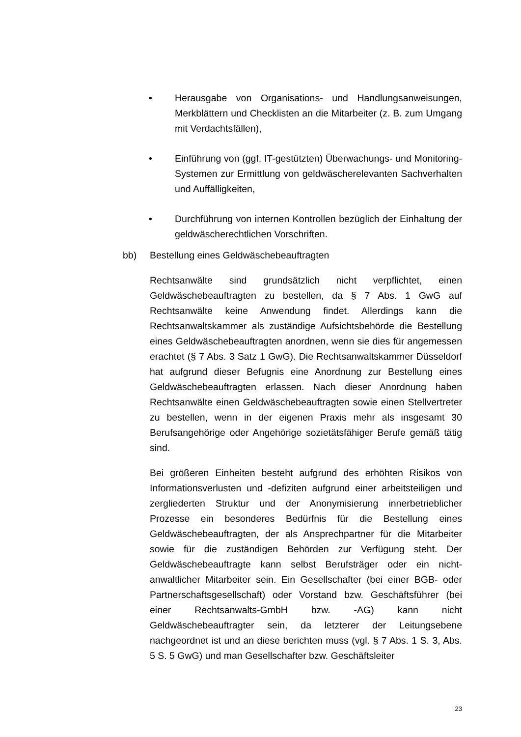• Herausgabe von Organisations- und Handlungsanweisungen, Merkblättern und Checklisten an die Mitarbeiter (z. B. zum Umgang mit Verdachtsfällen),
• Einführung von (ggf. IT-gestützten) Überwachungs- und Monitoring-Systemen zur Ermittlung von geldwäscherelevanten Sachverhalten und Auffälligkeiten,
• Durchführung von internen Kontrollen bezüglich der Einhaltung der geldwäscherechtlichen Vorschriften.
bb) Bestellung eines Geldwäschebeauftragten
Rechtsanwälte sind grundsätzlich nicht verpflichtet, einen Geldwäschebeauftragten zu bestellen, da § 7 Abs. 1 GwG auf Rechtsanwälte keine Anwendung findet. Allerdings kann die Rechtsanwaltskammer als zuständige Aufsichtsbehörde die Bestellung eines Geldwäschebeauftragten anordnen, wenn sie dies für angemessen erachtet (§ 7 Abs. 3 Satz 1 GwG). Die Rechtsanwaltskammer Düsseldorf hat aufgrund dieser Befugnis eine Anordnung zur Bestellung eines Geldwäschebeauftragten erlassen. Nach dieser Anordnung haben Rechtsanwälte einen Geldwäschebeauftragten sowie einen Stellvertreter zu bestellen, wenn in der eigenen Praxis mehr als insgesamt 30 Berufsangehörige oder Angehörige sozietätsfähiger Berufe gemäß tätig sind.
Bei größeren Einheiten besteht aufgrund des erhöhten Risikos von Informationsverlusten und -defiziten aufgrund einer arbeitsteiligen und zergliederten Struktur und der Anonymisierung innerbetrieblicher Prozesse ein besonderes Bedürfnis für die Bestellung eines Geldwäschebeauftragten, der als Ansprechpartner für die Mitarbeiter sowie für die zuständigen Behörden zur Verfügung steht. Der Geldwäschebeauftragte kann selbst Berufsträger oder ein nicht-anwaltlicher Mitarbeiter sein. Ein Gesellschafter (bei einer BGB- oder Partnerschaftsgesellschaft) oder Vorstand bzw. Geschäftsführer (bei einer Rechtsanwalts-GmbH bzw. -AG) kann nicht Geldwäschebeauftragter sein, da letzterer der Leitungsebene nachgeordnet ist und an diese berichten muss (vgl. § 7 Abs. 1 S. 3, Abs. 5 S. 5 GwG) und man Gesellschafter bzw. Geschäftsleiter
23